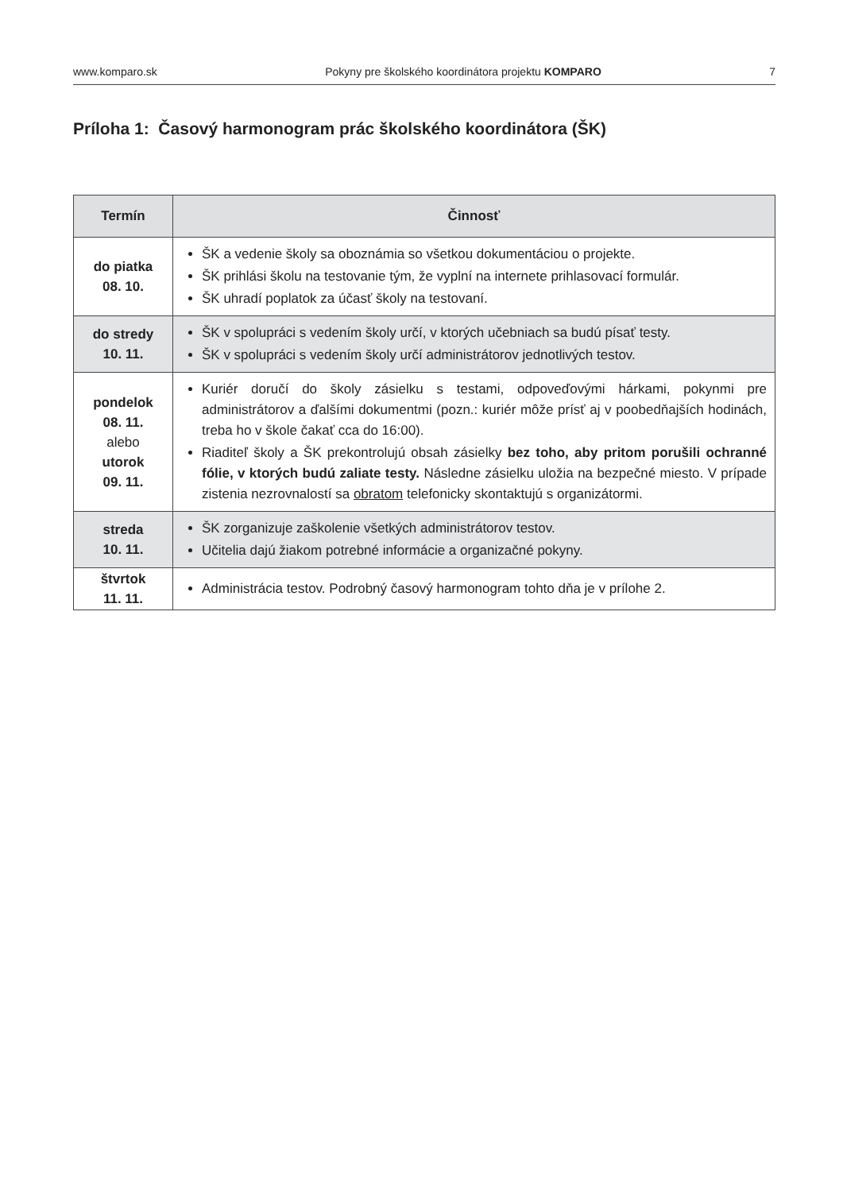www.komparo.sk Pokyny pre školského koordinátora projektu KOMPARO 7
Príloha 1: Časový harmonogram prác školského koordinátora (ŠK)
| Termín | Činnosť |
| --- | --- |
| do piatka 08. 10. | ŠK a vedenie školy sa oboznámia so všetkou dokumentáciou o projekte. ŠK prihlási školu na testovanie tým, že vyplní na internete prihlasovací formulár. ŠK uhradí poplatok za účasť školy na testovaní. |
| do stredy 10. 11. | ŠK v spolupráci s vedením školy určí, v ktorých učebniach sa budú písať testy. ŠK v spolupráci s vedením školy určí administrátorov jednotlivých testov. |
| pondelok 08. 11. alebo utorok 09. 11. | Kuriér doručí do školy zásielku s testami, odpoveďovými hárkami, pokynmi pre administrátorov a ďalšími dokumentmi (pozn.: kuriér môže prísť aj v poobedňajších hodinách, treba ho v škole čakať cca do 16:00). Riaditeľ školy a ŠK prekontrolujú obsah zásielky bez toho, aby pritom porušili ochranné fólie, v ktorých budú zaliate testy. Následne zásielku uložia na bezpečné miesto. V prípade zistenia nezrovnalostí sa obratom telefonicky skontaktujú s organizátormi. |
| streda 10. 11. | ŠK zorganizuje zaškolenie všetkých administrátorov testov. Učitelia dajú žiakom potrebné informácie a organizačné pokyny. |
| štvrtok 11. 11. | Administrácia testov. Podrobný časový harmonogram tohto dňa je v prílohe 2. |